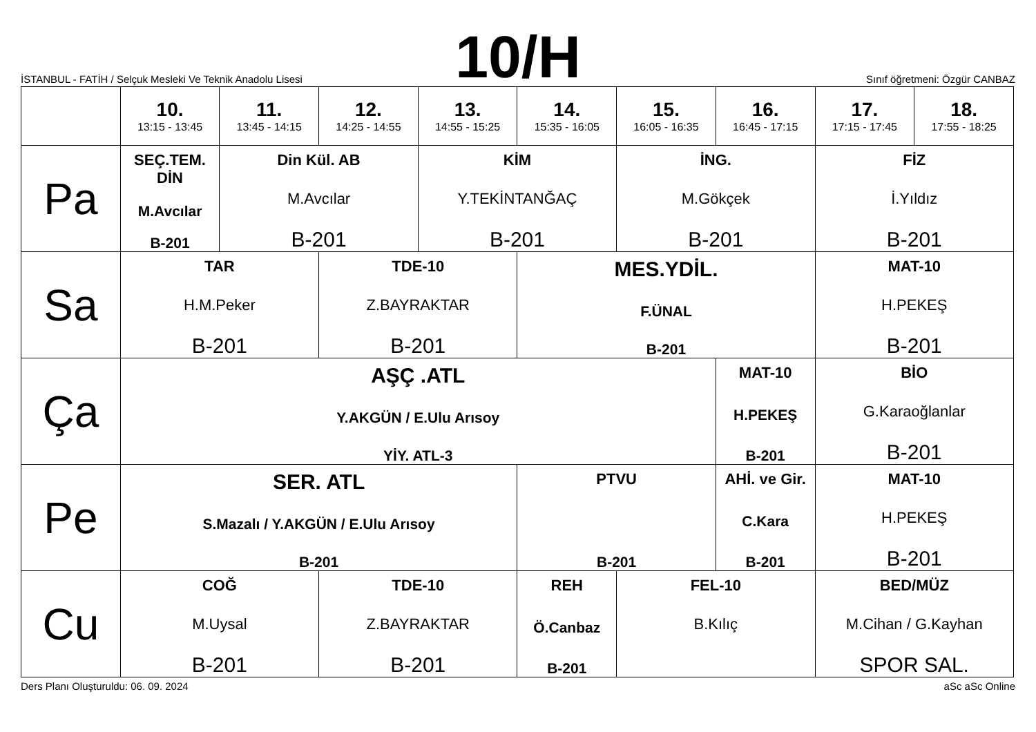İSTANBUL - FATİH / Selçuk Mesleki Ve Teknik Anadolu Lisesi
10/H
Sınıf öğretmeni: Özgür CANBAZ
| | 10. 13:15 - 13:45 | 11. 13:45 - 14:15 | 12. 14:25 - 14:55 | 13. 14:55 - 15:25 | 14. 15:35 - 16:05 | 15. 16:05 - 16:35 | 16. 16:45 - 17:15 | 17. 17:15 - 17:45 | 18. 17:55 - 18:25 |
| --- | --- | --- | --- | --- | --- | --- | --- | --- | --- |
| Pa | SEÇ.TEM. DİN M.Avcılar B-201 | Din Kül. AB M.Avcılar B-201 | | KİM Y.TEKİNTANĞAÇ B-201 | | İNG. M.Gökçek B-201 | | FİZ İ.Yıldız B-201 | |
| Sa | TAR H.M.Peker B-201 | | TDE-10 Z.BAYRAKTAR B-201 | | MES.YDİL. F.ÜNAL B-201 | | | MAT-10 H.PEKEŞ B-201 | |
| Ça | AŞÇ .ATL Y.AKGÜN / E.Ulu Arısoy YİY. ATL-3 | | | | | | MAT-10 H.PEKEŞ B-201 | BİO G.Karaoğlanlar B-201 | |
| Pe | SER. ATL S.Mazalı / Y.AKGÜN / E.Ulu Arısoy B-201 | | | | PTVU B-201 | | AHİ. ve Gir. C.Kara B-201 | MAT-10 H.PEKEŞ B-201 | |
| Cu | COĞ M.Uysal B-201 | | TDE-10 Z.BAYRAKTAR B-201 | | REH Ö.Canbaz B-201 | FEL-10 B.Kılıç | | BED/MÜZ M.Cihan / G.Kayhan SPOR SAL. | |
Ders Planı Oluşturuldu: 06. 09. 2024 aSc aSc Online